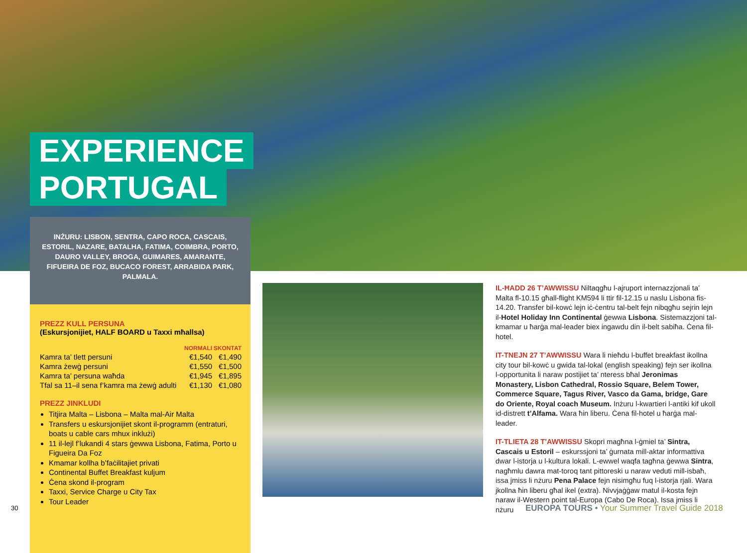EXPERIENCE
PORTUGAL
INŻURU: LISBON, SENTRA, CAPO ROCA, CASCAIS, ESTORIL, NAZARE, BATALHA, FATIMA, COIMBRA, PORTO, DAURO VALLEY, BROGA, GUIMARES, AMARANTE, FIFUEIRA DE FOZ, BUCACO FOREST, ARRABIDA PARK, PALMALA.
PREZZ KULL PERSUNA
(Eskursjonijiet, HALF BOARD u Taxxi mħallsa)
| | NORMALI | SKONTAT |
| --- | --- | --- |
| Kamra ta’ tlett persuni | €1,540 | €1,490 |
| Kamra żewġ persuni | €1,550 | €1,500 |
| Kamra ta’ persuna waħda | €1,945 | €1,895 |
| Tfal sa 11–il sena f’kamra ma żewġ adulti | €1,130 | €1,080 |
PREZZ JINKLUDI
Titjira Malta – Lisbona – Malta mal-Air Malta
Transfers u eskursjonijiet skont il-programm (entraturi, boats u cable cars mhux inklużi)
11 il-lejl f’lukandi 4 stars ġewwa Lisbona, Fatima, Porto u Figueira Da Foz
Kmamar kollha b’faċilitajiet privati
Continental Buffet Breakfast kuljum
Ċena skond il-program
Taxxi, Service Charge u City Tax
Tour Leader
IL-ĦADD 26 T’AWWISSU Niltaqgħu l-ajruport internazzjonali ta’ Malta fl-10.15 għall-flight KM594 li ttir fil-12.15 u naslu Lisbona fis-14.20. Transfer bil-kowċ lejn iċ-ċentru tal-belt fejn nibqgħu sejrin lejn il-Hotel Holiday Inn Continental ġewwa Lisbona. Sistemazzjoni tal-kmamar u ħarġa mal-leader biex ingawdu din il-belt sabiħa. Ċena fil-hotel.
IT-TNEJN 27 T’AWWISSU Wara li nieħdu l-buffet breakfast ikollna city tour bil-kowċ u gwida tal-lokal (english speaking) fejn ser ikollna l-opportunita li naraw postijiet ta’ nteress bħal Jeronimas Monastery, Lisbon Cathedral, Rossio Square, Belem Tower, Commerce Square, Tagus River, Vasco da Gama, bridge, Gare do Oriente, Royal coach Museum. Inżuru l-kwartieri l-antiki kif ukoll id-distrett t’Alfama. Wara ħin liberu. Ċena fil-hotel u ħarġa mal-leader.
IT-TLIETA 28 T’AWWISSU Skopri magħna l-ġmiel ta’ Sintra, Cascais u Estoril – eskurssjoni ta’ ġurnata mill-aktar informattiva dwar l-istorja u l-kultura lokali. L-ewwel waqfa tagħna ġewwa Sintra, nagħmlu dawra mat-toroq tant pittoreski u naraw veduti mill-isbaħ, issa jmiss li nżuru Pena Palace fejn nisimgħu fuq l-istorja rjali. Wara jkollna ħin liberu għal ikel (extra). Nivvjaġġaw matul il-kosta fejn naraw il-Western point tal-Europa (Cabo De Roca). Issa jmiss li nżuru
30
EUROPA TOURS • Your Summer Travel Guide 2018